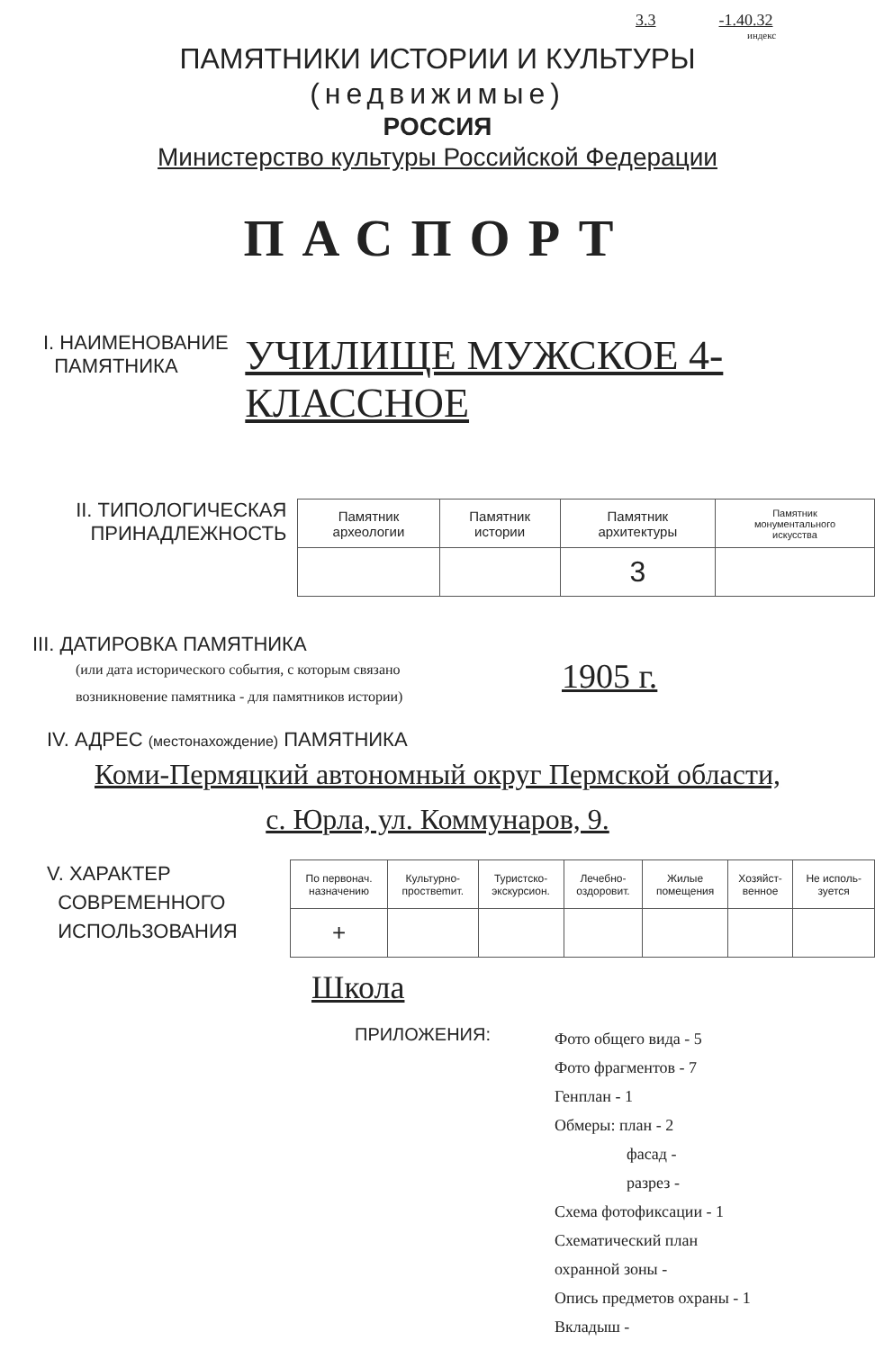3.3 -1.40.32
индекс
ПАМЯТНИКИ ИСТОРИИ И КУЛЬТУРЫ
(недвижимые)
РОССИЯ
Министерство культуры Российской Федерации
ПАСПОРТ
I. НАИМЕНОВАНИЕ
ПАМЯТНИКА
УЧИЛИЩЕ МУЖСКОЕ 4-КЛАССНОЕ
II. ТИПОЛОГИЧЕСКАЯ
ПРИНАДЛЕЖНОСТЬ
| Памятник археологии | Памятник истории | Памятник архитектуры | Памятник монументального искусства |
| | | 3 | |
III. ДАТИРОВКА ПАМЯТНИКА
(или дата исторического события, с которым связано
возникновение памятника - для памятников истории)
1905 г.
IV. АДРЕС (местонахождение) ПАМЯТНИКА
Коми-Пермяцкий автономный округ Пермской области,
с. Юрла, ул. Коммунаров, 9.
V. ХАРАКТЕР
СОВРЕМЕННОГО
ИСПОЛЬЗОВАНИЯ
| По первонач. назначению | Культурно- проствеmит. | Туристско- экскурсион. | Лечебно- оздоровит. | Жилые помещения | Хозяйст- венное | Не исполь- зуется |
| + | | | | | | |
Школа
ПРИЛОЖЕНИЯ:
Фото общего вида - 5
Фото фрагментов - 7
Генплан - 1
Обмеры: план - 2
фасад -
разрез -
Схема фотофиксации - 1
Схематический план
охранной зоны -
Опись предметов охраны - 1
Вкладыш -